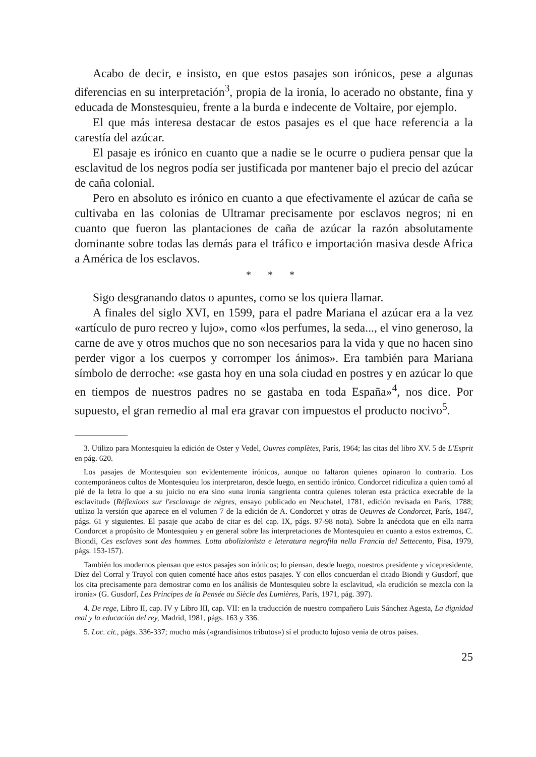Acabo de decir, e insisto, en que estos pasajes son irónicos, pese a algunas diferencias en su interpretación<sup>3</sup>, propia de la ironía, lo acerado no obstante, fina y educada de Monstesquieu, frente a la burda e indecente de Voltaire, por ejemplo.
El que más interesa destacar de estos pasajes es el que hace referencia a la carestía del azúcar.
El pasaje es irónico en cuanto que a nadie se le ocurre o pudiera pensar que la esclavitud de los negros podía ser justificada por mantener bajo el precio del azúcar de caña colonial.
Pero en absoluto es irónico en cuanto a que efectivamente el azúcar de caña se cultivaba en las colonias de Ultramar precisamente por esclavos negros; ni en cuanto que fueron las plantaciones de caña de azúcar la razón absolutamente dominante sobre todas las demás para el tráfico e importación masiva desde Africa a América de los esclavos.
* * *
Sigo desgranando datos o apuntes, como se los quiera llamar.
A finales del siglo XVI, en 1599, para el padre Mariana el azúcar era a la vez «artículo de puro recreo y lujo», como «los perfumes, la seda..., el vino generoso, la carne de ave y otros muchos que no son necesarios para la vida y que no hacen sino perder vigor a los cuerpos y corromper los ánimos». Era también para Mariana símbolo de derroche: «se gasta hoy en una sola ciudad en postres y en azúcar lo que en tiempos de nuestros padres no se gastaba en toda España»<sup>4</sup>, nos dice. Por supuesto, el gran remedio al mal era gravar con impuestos el producto nocivo<sup>5</sup>.
3. Utilizo para Montesquieu la edición de Oster y Vedel, Ouvres complètes, París, 1964; las citas del libro XV. 5 de L'Esprit en pág. 620.
Los pasajes de Montesquieu son evidentemente irónicos, aunque no faltaron quienes opinaron lo contrario. Los contemporáneos cultos de Montesquieu los interpretaron, desde luego, en sentido irónico. Condorcet ridiculiza a quien tomó al pié de la letra lo que a su juicio no era sino «una ironía sangrienta contra quienes toleran esta práctica execrable de la esclavitud» (Réflexions sur l'esclavage de nègres, ensayo publicado en Neuchatel, 1781, edición revisada en París, 1788; utilizo la versión que aparece en el volumen 7 de la edición de A. Condorcet y otras de Oeuvres de Condorcet, París, 1847, págs. 61 y siguientes. El pasaje que acabo de citar es del cap. IX, págs. 97-98 nota). Sobre la anécdota que en ella narra Condorcet a propósito de Montesquieu y en general sobre las interpretaciones de Montesquieu en cuanto a estos extremos, C. Biondi, Ces esclaves sont des hommes. Lotta abolizionista e leteratura negrofila nella Francia del Settecento, Pisa, 1979, págs. 153-157).
También los modernos piensan que estos pasajes son irónicos; lo piensan, desde luego, nuestros presidente y vicepresidente, Díez del Corral y Truyol con quien comenté hace años estos pasajes. Y con ellos concuerdan el citado Biondi y Gusdorf, que los cita precisamente para demostrar como en los análisis de Montesquieu sobre la esclavitud, «la erudición se mezcla con la ironía» (G. Gusdorf, Les Principes de la Pensée au Siècle des Lumières, París, 1971, pág. 397).
4. De rege, Libro II, cap. IV y Libro III, cap. VII: en la traducción de nuestro compañero Luis Sánchez Agesta, La dignidad real y la educación del rey, Madrid, 1981, págs. 163 y 336.
5. Loc. cit., págs. 336-337; mucho más («grandísimos tributos») si el producto lujoso venía de otros países.
25